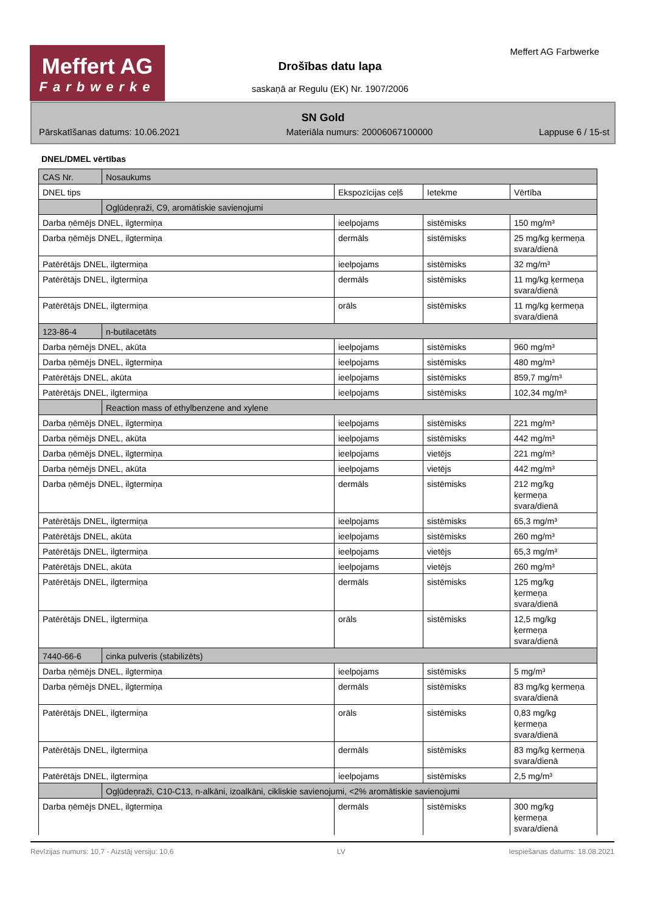Meffert AG
Farbwerke
Meffert AG Farbwerke
Drošības datu lapa
saskaņā ar Regulu (EK) Nr. 1907/2006
SN Gold
Pārskatīšanas datums: 10.06.2021 Materiāla numurs: 20006067100000 Lappuse 6 / 15-st
DNEL/DMEL vērtības
| CAS Nr. | Nosaukums | | | |
| DNEL tips | | Ekspozīcijas ceļš | Ietekme | Vērtība |
| | Ogļūdeņraži, C9, aromātiskie savienojumi | | | |
| Darba ņēmējs DNEL, ilgtermiņa | | ieelpojams | sistēmisks | 150 mg/m³ |
| Darba ņēmējs DNEL, ilgtermiņa | | dermāls | sistēmisks | 25 mg/kg ķermeņa svara/dienā |
| Patērētājs DNEL, ilgtermiņa | | ieelpojams | sistēmisks | 32 mg/m³ |
| Patērētājs DNEL, ilgtermiņa | | dermāls | sistēmisks | 11 mg/kg ķermeņa svara/dienā |
| Patērētājs DNEL, ilgtermiņa | | orāls | sistēmisks | 11 mg/kg ķermeņa svara/dienā |
| 123-86-4 | n-butilacetāts | | | |
| Darba ņēmējs DNEL, akūta | | ieelpojams | sistēmisks | 960 mg/m³ |
| Darba ņēmējs DNEL, ilgtermiņa | | ieelpojams | sistēmisks | 480 mg/m³ |
| Patērētājs DNEL, akūta | | ieelpojams | sistēmisks | 859,7 mg/m³ |
| Patērētājs DNEL, ilgtermiņa | | ieelpojams | sistēmisks | 102,34 mg/m³ |
| | Reaction mass of ethylbenzene and xylene | | | |
| Darba ņēmējs DNEL, ilgtermiņa | | ieelpojams | sistēmisks | 221 mg/m³ |
| Darba ņēmējs DNEL, akūta | | ieelpojams | sistēmisks | 442 mg/m³ |
| Darba ņēmējs DNEL, ilgtermiņa | | ieelpojams | vietējs | 221 mg/m³ |
| Darba ņēmējs DNEL, akūta | | ieelpojams | vietējs | 442 mg/m³ |
| Darba ņēmējs DNEL, ilgtermiņa | | dermāls | sistēmisks | 212 mg/kg ķermeņa svara/dienā |
| Patērētājs DNEL, ilgtermiņa | | ieelpojams | sistēmisks | 65,3 mg/m³ |
| Patērētājs DNEL, akūta | | ieelpojams | sistēmisks | 260 mg/m³ |
| Patērētājs DNEL, ilgtermiņa | | ieelpojams | vietējs | 65,3 mg/m³ |
| Patērētājs DNEL, akūta | | ieelpojams | vietējs | 260 mg/m³ |
| Patērētājs DNEL, ilgtermiņa | | dermāls | sistēmisks | 125 mg/kg ķermeņa svara/dienā |
| Patērētājs DNEL, ilgtermiņa | | orāls | sistēmisks | 12,5 mg/kg ķermeņa svara/dienā |
| 7440-66-6 | cinka pulveris (stabilizēts) | | | |
| Darba ņēmējs DNEL, ilgtermiņa | | ieelpojams | sistēmisks | 5 mg/m³ |
| Darba ņēmējs DNEL, ilgtermiņa | | dermāls | sistēmisks | 83 mg/kg ķermeņa svara/dienā |
| Patērētājs DNEL, ilgtermiņa | | orāls | sistēmisks | 0,83 mg/kg ķermeņa svara/dienā |
| Patērētājs DNEL, ilgtermiņa | | dermāls | sistēmisks | 83 mg/kg ķermeņa svara/dienā |
| Patērētājs DNEL, ilgtermiņa | | ieelpojams | sistēmisks | 2,5 mg/m³ |
| | Ogļūdeņraži, C10-C13, n-alkāni, izoalkāni, cikliskie savienojumi, <2% aromātiskie savienojumi | | | |
| Darba ņēmējs DNEL, ilgtermiņa | | dermāls | sistēmisks | 300 mg/kg ķermeņa svara/dienā |
Revīzijas numurs: 10,7 - Aizstāj versiju: 10,6 LV Iespiešanas datums: 18.08.2021